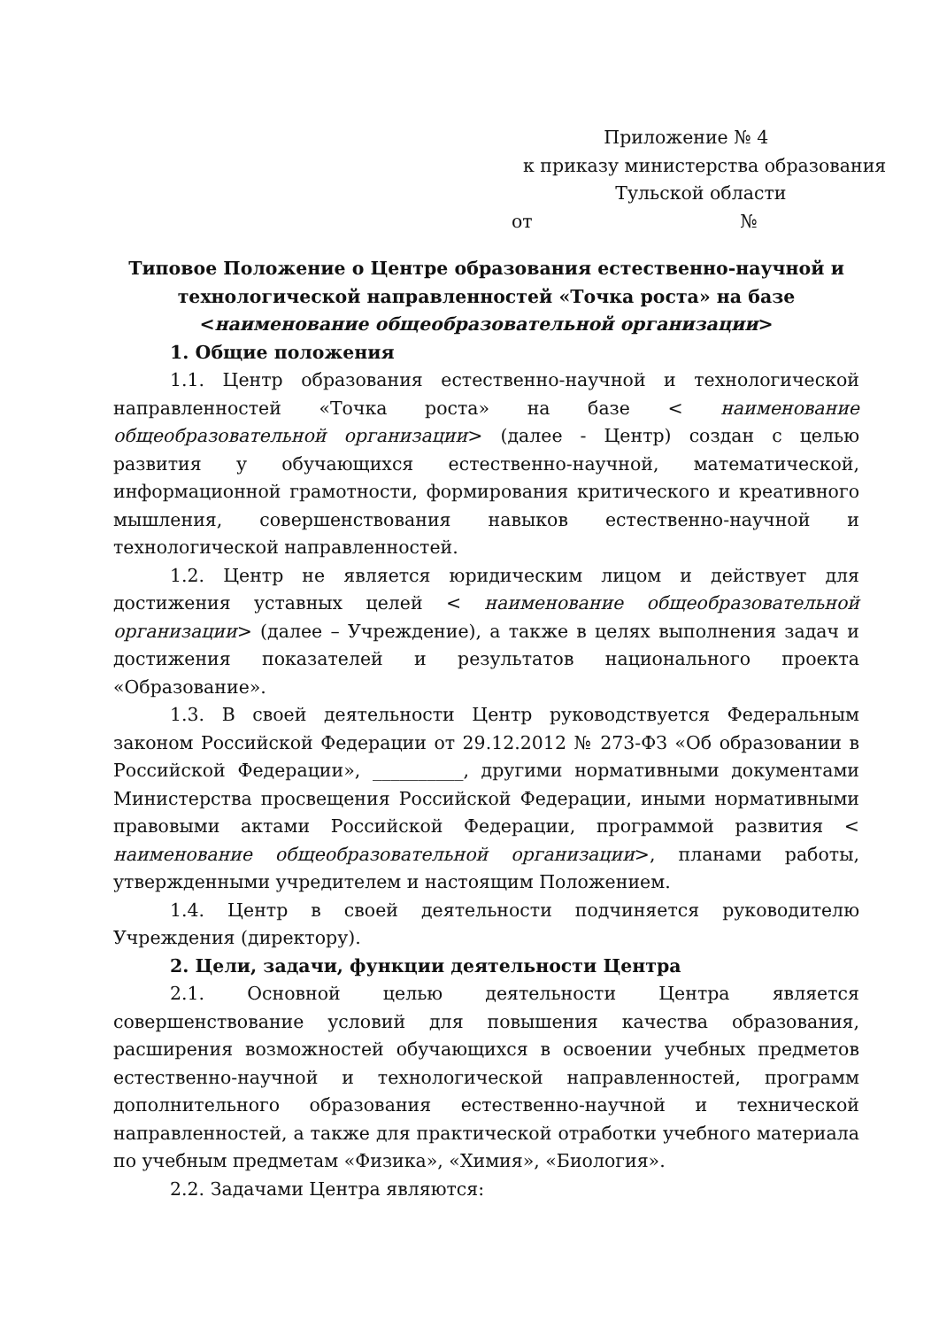Приложение № 4
к приказу министерства образования
Тульской области
от №
Типовое Положение о Центре образования естественно-научной и технологической направленностей «Точка роста» на базе <наименование общеобразовательной организации>
1. Общие положения
1.1. Центр образования естественно-научной и технологической направленностей «Точка роста» на базе < наименование общеобразовательной организации> (далее - Центр) создан с целью развития у обучающихся естественно-научной, математической, информационной грамотности, формирования критического и креативного мышления, совершенствования навыков естественно-научной и технологической направленностей.
1.2. Центр не является юридическим лицом и действует для достижения уставных целей < наименование общеобразовательной организации> (далее – Учреждение), а также в целях выполнения задач и достижения показателей и результатов национального проекта «Образование».
1.3. В своей деятельности Центр руководствуется Федеральным законом Российской Федерации от 29.12.2012 № 273-ФЗ «Об образовании в Российской Федерации», __________, другими нормативными документами Министерства просвещения Российской Федерации, иными нормативными правовыми актами Российской Федерации, программой развития < наименование общеобразовательной организации>, планами работы, утвержденными учредителем и настоящим Положением.
1.4. Центр в своей деятельности подчиняется руководителю Учреждения (директору).
2. Цели, задачи, функции деятельности Центра
2.1. Основной целью деятельности Центра является совершенствование условий для повышения качества образования, расширения возможностей обучающихся в освоении учебных предметов естественно-научной и технологической направленностей, программ дополнительного образования естественно-научной и технической направленностей, а также для практической отработки учебного материала по учебным предметам «Физика», «Химия», «Биология».
2.2. Задачами Центра являются: